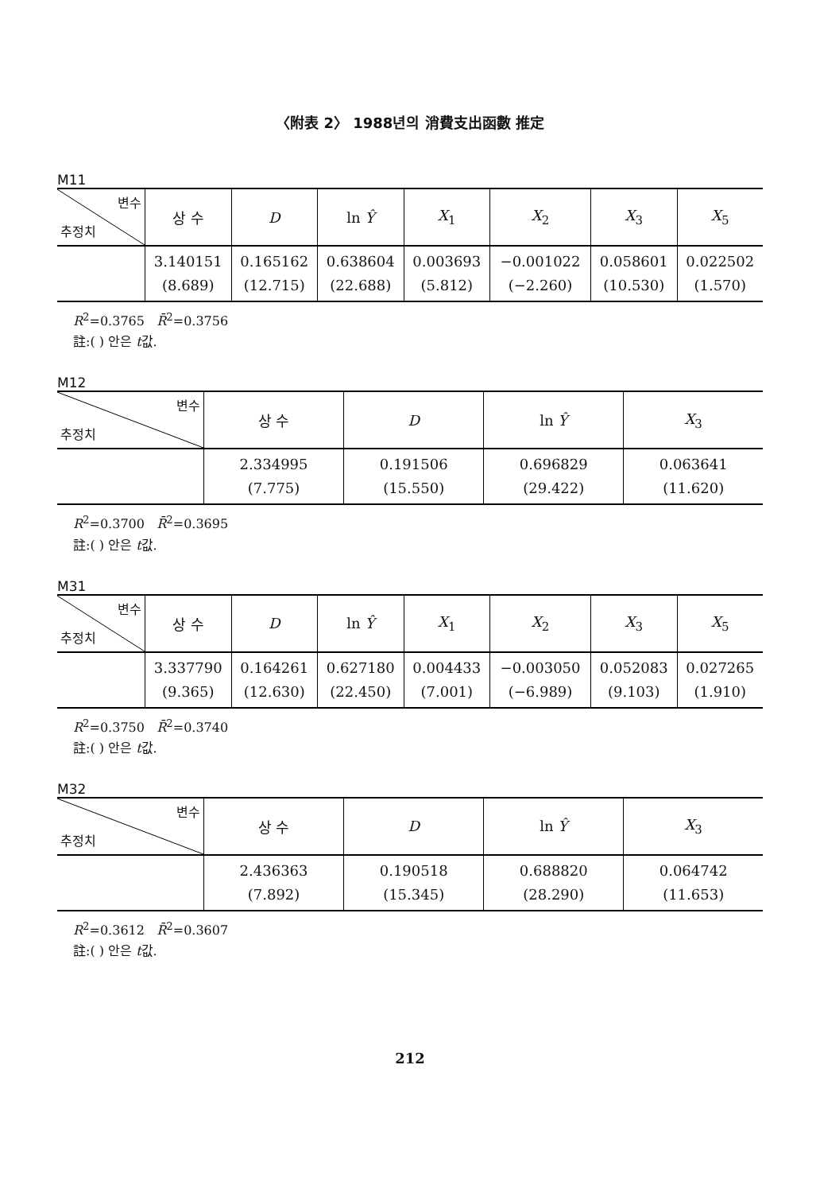〈附表 2〉 1988년의 消費支出函數 推定
M11
| 변수 추정치 | 상 수 | D | ln Ŷ | X<sub>1</sub> | X<sub>2</sub> | X<sub>3</sub> | X<sub>5</sub> |
| --- | --- | --- | --- | --- | --- | --- | --- |
| | 3.140151 (8.689) | 0.165162 (12.715) | 0.638604 (22.688) | 0.003693 (5.812) | −0.001022 (−2.260) | 0.058601 (10.530) | 0.022502 (1.570) |
R<sup>2</sup>=0.3765 R̄<sup>2</sup>=0.3756
註:( ) 안은 t값.
M12
| 변수 추정치 | 상 수 | D | ln Ŷ | X<sub>3</sub> |
| --- | --- | --- | --- | --- |
| | 2.334995 (7.775) | 0.191506 (15.550) | 0.696829 (29.422) | 0.063641 (11.620) |
R<sup>2</sup>=0.3700 R̄<sup>2</sup>=0.3695
註:( ) 안은 t값.
M31
| 변수 추정치 | 상 수 | D | ln Ŷ | X<sub>1</sub> | X<sub>2</sub> | X<sub>3</sub> | X<sub>5</sub> |
| --- | --- | --- | --- | --- | --- | --- | --- |
| | 3.337790 (9.365) | 0.164261 (12.630) | 0.627180 (22.450) | 0.004433 (7.001) | −0.003050 (−6.989) | 0.052083 (9.103) | 0.027265 (1.910) |
R<sup>2</sup>=0.3750 R̄<sup>2</sup>=0.3740
註:( ) 안은 t값.
M32
| 변수 추정치 | 상 수 | D | ln Ŷ | X<sub>3</sub> |
| --- | --- | --- | --- | --- |
| | 2.436363 (7.892) | 0.190518 (15.345) | 0.688820 (28.290) | 0.064742 (11.653) |
R<sup>2</sup>=0.3612 R̄<sup>2</sup>=0.3607
註:( ) 안은 t값.
212